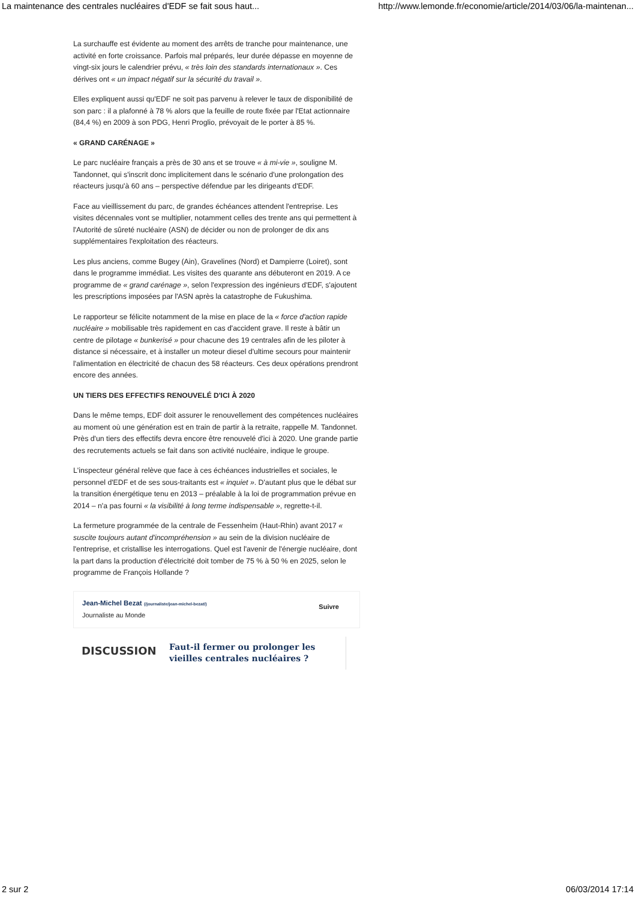La maintenance des centrales nucléaires d'EDF se fait sous haut... http://www.lemonde.fr/economie/article/2014/03/06/la-maintenan...
La surchauffe est évidente au moment des arrêts de tranche pour maintenance, une activité en forte croissance. Parfois mal préparés, leur durée dépasse en moyenne de vingt-six jours le calendrier prévu, « très loin des standards internationaux ». Ces dérives ont « un impact négatif sur la sécurité du travail ».
Elles expliquent aussi qu'EDF ne soit pas parvenu à relever le taux de disponibilité de son parc : il a plafonné à 78 % alors que la feuille de route fixée par l'Etat actionnaire (84,4 %) en 2009 à son PDG, Henri Proglio, prévoyait de le porter à 85 %.
« GRAND CARÉNAGE »
Le parc nucléaire français a près de 30 ans et se trouve « à mi-vie », souligne M. Tandonnet, qui s'inscrit donc implicitement dans le scénario d'une prolongation des réacteurs jusqu'à 60 ans – perspective défendue par les dirigeants d'EDF.
Face au vieillissement du parc, de grandes échéances attendent l'entreprise. Les visites décennales vont se multiplier, notamment celles des trente ans qui permettent à l'Autorité de sûreté nucléaire (ASN) de décider ou non de prolonger de dix ans supplémentaires l'exploitation des réacteurs.
Les plus anciens, comme Bugey (Ain), Gravelines (Nord) et Dampierre (Loiret), sont dans le programme immédiat. Les visites des quarante ans débuteront en 2019. A ce programme de « grand carénage », selon l'expression des ingénieurs d'EDF, s'ajoutent les prescriptions imposées par l'ASN après la catastrophe de Fukushima.
Le rapporteur se félicite notamment de la mise en place de la « force d'action rapide nucléaire » mobilisable très rapidement en cas d'accident grave. Il reste à bâtir un centre de pilotage « bunkerisé » pour chacune des 19 centrales afin de les piloter à distance si nécessaire, et à installer un moteur diesel d'ultime secours pour maintenir l'alimentation en électricité de chacun des 58 réacteurs. Ces deux opérations prendront encore des années.
UN TIERS DES EFFECTIFS RENOUVELÉ D'ICI À 2020
Dans le même temps, EDF doit assurer le renouvellement des compétences nucléaires au moment où une génération est en train de partir à la retraite, rappelle M. Tandonnet. Près d'un tiers des effectifs devra encore être renouvelé d'ici à 2020. Une grande partie des recrutements actuels se fait dans son activité nucléaire, indique le groupe.
L'inspecteur général relève que face à ces échéances industrielles et sociales, le personnel d'EDF et de ses sous-traitants est « inquiet ». D'autant plus que le débat sur la transition énergétique tenu en 2013 – préalable à la loi de programmation prévue en 2014 – n'a pas fourni « la visibilité à long terme indispensable », regrette-t-il.
La fermeture programmée de la centrale de Fessenheim (Haut-Rhin) avant 2017 « suscite toujours autant d'incompréhension » au sein de la division nucléaire de l'entreprise, et cristallise les interrogations. Quel est l'avenir de l'énergie nucléaire, dont la part dans la production d'électricité doit tomber de 75 % à 50 % en 2025, selon le programme de François Hollande ?
Jean-Michel Bezat (/journaliste/jean-michel-bezat/)
Journaliste au Monde
Suivre
DISCUSSION
Faut-il fermer ou prolonger les vieilles centrales nucléaires ?
2 sur 2 06/03/2014 17:14